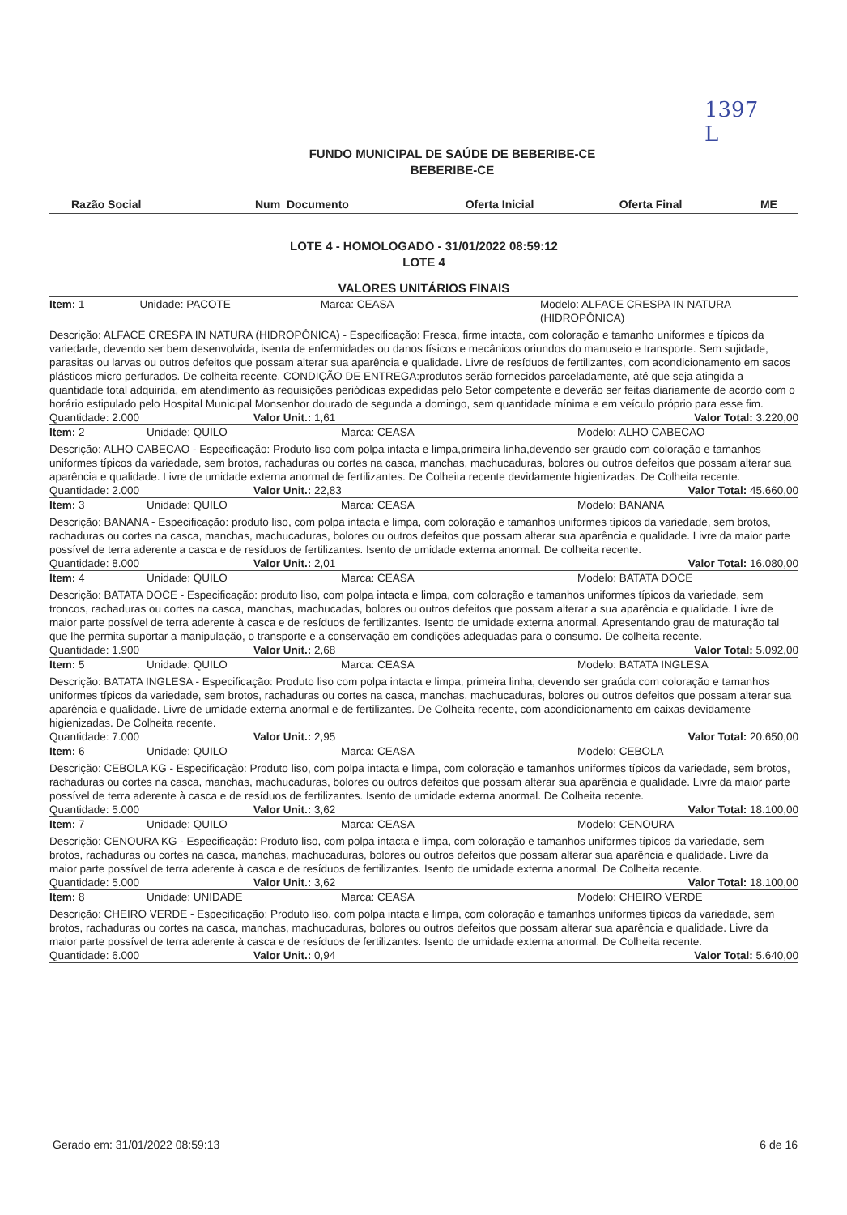1397
L
FUNDO MUNICIPAL DE SAÚDE DE BEBERIBE-CE
BEBERIBE-CE
| Razão Social | Num Documento | Oferta Inicial | Oferta Final | ME |
| --- | --- | --- | --- | --- |
LOTE 4 - HOMOLOGADO - 31/01/2022 08:59:12
LOTE 4
VALORES UNITÁRIOS FINAIS
Item: 1 Unidade: PACOTE Marca: CEASA Modelo: ALFACE CRESPA IN NATURA (HIDROPÔNICA)
Descrição: ALFACE CRESPA IN NATURA (HIDROPÔNICA) - Especificação: Fresca, firme intacta, com coloração e tamanho uniformes e típicos da variedade, devendo ser bem desenvolvida, isenta de enfermidades ou danos físicos e mecânicos oriundos do manuseio e transporte. Sem sujidade, parasitas ou larvas ou outros defeitos que possam alterar sua aparência e qualidade. Livre de resíduos de fertilizantes, com acondicionamento em sacos plásticos micro perfurados. De colheita recente. CONDIÇÃO DE ENTREGA:produtos serão fornecidos parceladamente, até que seja atingida a quantidade total adquirida, em atendimento às requisições periódicas expedidas pelo Setor competente e deverão ser feitas diariamente de acordo com o horário estipulado pelo Hospital Municipal Monsenhor dourado de segunda a domingo, sem quantidade mínima e em veículo próprio para esse fim.
Quantidade: 2.000 Valor Unit.: 1,61 Valor Total: 3.220,00
Item: 2 Unidade: QUILO Marca: CEASA Modelo: ALHO CABECAO
Descrição: ALHO CABECAO - Especificação: Produto liso com polpa intacta e limpa,primeira linha,devendo ser graúdo com coloração e tamanhos uniformes típicos da variedade, sem brotos, rachaduras ou cortes na casca, manchas, machucaduras, bolores ou outros defeitos que possam alterar sua aparência e qualidade. Livre de umidade externa anormal de fertilizantes. De Colheita recente devidamente higienizadas. De Colheita recente.
Quantidade: 2.000 Valor Unit.: 22,83 Valor Total: 45.660,00
Item: 3 Unidade: QUILO Marca: CEASA Modelo: BANANA
Descrição: BANANA - Especificação: produto liso, com polpa intacta e limpa, com coloração e tamanhos uniformes típicos da variedade, sem brotos, rachaduras ou cortes na casca, manchas, machucaduras, bolores ou outros defeitos que possam alterar sua aparência e qualidade. Livre da maior parte possível de terra aderente a casca e de resíduos de fertilizantes. Isento de umidade externa anormal. De colheita recente.
Quantidade: 8.000 Valor Unit.: 2,01 Valor Total: 16.080,00
Item: 4 Unidade: QUILO Marca: CEASA Modelo: BATATA DOCE
Descrição: BATATA DOCE - Especificação: produto liso, com polpa intacta e limpa, com coloração e tamanhos uniformes típicos da variedade, sem troncos, rachaduras ou cortes na casca, manchas, machucadas, bolores ou outros defeitos que possam alterar a sua aparência e qualidade. Livre de maior parte possível de terra aderente à casca e de resíduos de fertilizantes. Isento de umidade externa anormal. Apresentando grau de maturação tal que lhe permita suportar a manipulação, o transporte e a conservação em condições adequadas para o consumo. De colheita recente.
Quantidade: 1.900 Valor Unit.: 2,68 Valor Total: 5.092,00
Item: 5 Unidade: QUILO Marca: CEASA Modelo: BATATA INGLESA
Descrição: BATATA INGLESA - Especificação: Produto liso com polpa intacta e limpa, primeira linha, devendo ser graúda com coloração e tamanhos uniformes típicos da variedade, sem brotos, rachaduras ou cortes na casca, manchas, machucaduras, bolores ou outros defeitos que possam alterar sua aparência e qualidade. Livre de umidade externa anormal e de fertilizantes. De Colheita recente, com acondicionamento em caixas devidamente higienizadas. De Colheita recente.
Quantidade: 7.000 Valor Unit.: 2,95 Valor Total: 20.650,00
Item: 6 Unidade: QUILO Marca: CEASA Modelo: CEBOLA
Descrição: CEBOLA KG - Especificação: Produto liso, com polpa intacta e limpa, com coloração e tamanhos uniformes típicos da variedade, sem brotos, rachaduras ou cortes na casca, manchas, machucaduras, bolores ou outros defeitos que possam alterar sua aparência e qualidade. Livre da maior parte possível de terra aderente à casca e de resíduos de fertilizantes. Isento de umidade externa anormal. De Colheita recente.
Quantidade: 5.000 Valor Unit.: 3,62 Valor Total: 18.100,00
Item: 7 Unidade: QUILO Marca: CEASA Modelo: CENOURA
Descrição: CENOURA KG - Especificação: Produto liso, com polpa intacta e limpa, com coloração e tamanhos uniformes típicos da variedade, sem brotos, rachaduras ou cortes na casca, manchas, machucaduras, bolores ou outros defeitos que possam alterar sua aparência e qualidade. Livre da maior parte possível de terra aderente à casca e de resíduos de fertilizantes. Isento de umidade externa anormal. De Colheita recente.
Quantidade: 5.000 Valor Unit.: 3,62 Valor Total: 18.100,00
Item: 8 Unidade: UNIDADE Marca: CEASA Modelo: CHEIRO VERDE
Descrição: CHEIRO VERDE - Especificação: Produto liso, com polpa intacta e limpa, com coloração e tamanhos uniformes típicos da variedade, sem brotos, rachaduras ou cortes na casca, manchas, machucaduras, bolores ou outros defeitos que possam alterar sua aparência e qualidade. Livre da maior parte possível de terra aderente à casca e de resíduos de fertilizantes. Isento de umidade externa anormal. De Colheita recente.
Quantidade: 6.000 Valor Unit.: 0,94 Valor Total: 5.640,00
Gerado em: 31/01/2022 08:59:13 6 de 16